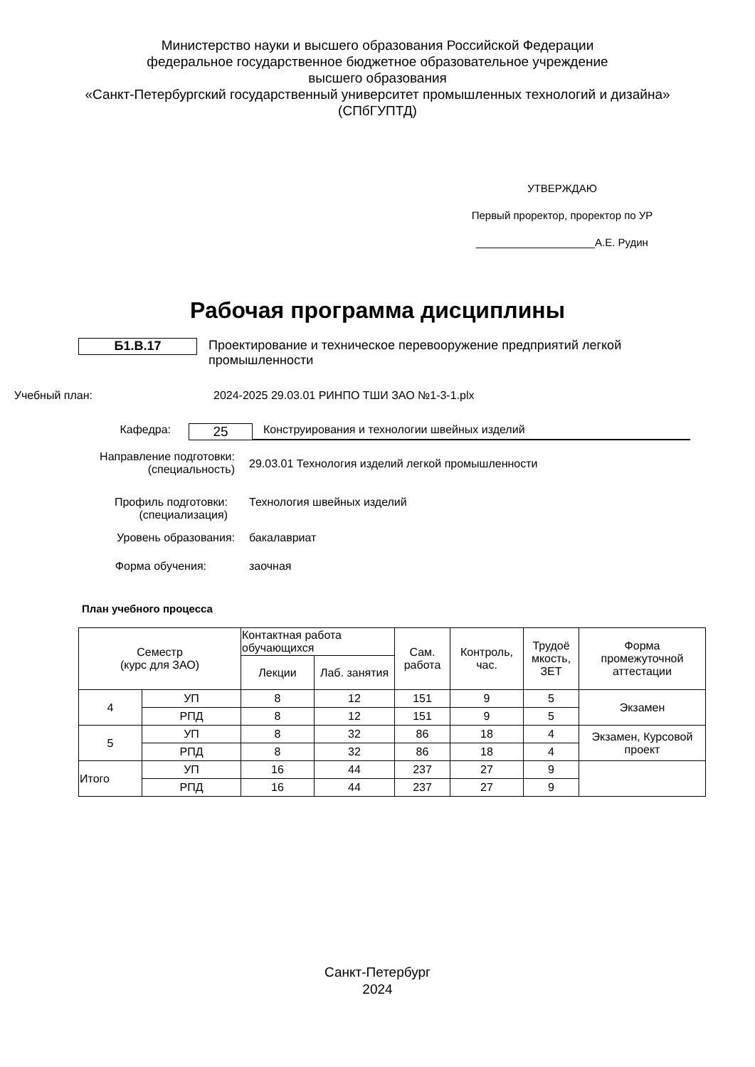Министерство науки и высшего образования Российской Федерации
федеральное государственное бюджетное образовательное учреждение
высшего образования
«Санкт-Петербургский государственный университет промышленных технологий и дизайна»
(СПбГУПТД)
УТВЕРЖДАЮ
Первый проректор, проректор по УР
____________________А.Е. Рудин
Рабочая программа дисциплины
Б1.В.17
Проектирование и техническое перевооружение предприятий легкой промышленности
Учебный план: 2024-2025 29.03.01 РИНПО ТШИ ЗАО №1-3-1.plx
Кафедра:
25
Конструирования и технологии швейных изделий
Направление подготовки:
(специальность)
29.03.01 Технология изделий легкой промышленности
Профиль подготовки:
(специализация)
Технология швейных изделий
Уровень образования: бакалавриат
Форма обучения: заочная
План учебного процесса
| Семестр (курс для ЗАО) | | Контактная работа обучающихся | | Сам. работа | Контроль, час. | Трудоё мкость, ЗЕТ | Форма промежуточной аттестации |
| --- | --- | --- | --- | --- | --- | --- | --- |
| | | Лекции | Лаб. занятия | | | | |
| 4 | УП | 8 | 12 | 151 | 9 | 5 | Экзамен |
| | РПД | 8 | 12 | 151 | 9 | 5 | |
| 5 | УП | 8 | 32 | 86 | 18 | 4 | Экзамен, Курсовой проект |
| | РПД | 8 | 32 | 86 | 18 | 4 | |
| Итого | УП | 16 | 44 | 237 | 27 | 9 | |
| | РПД | 16 | 44 | 237 | 27 | 9 | |
Санкт-Петербург
2024